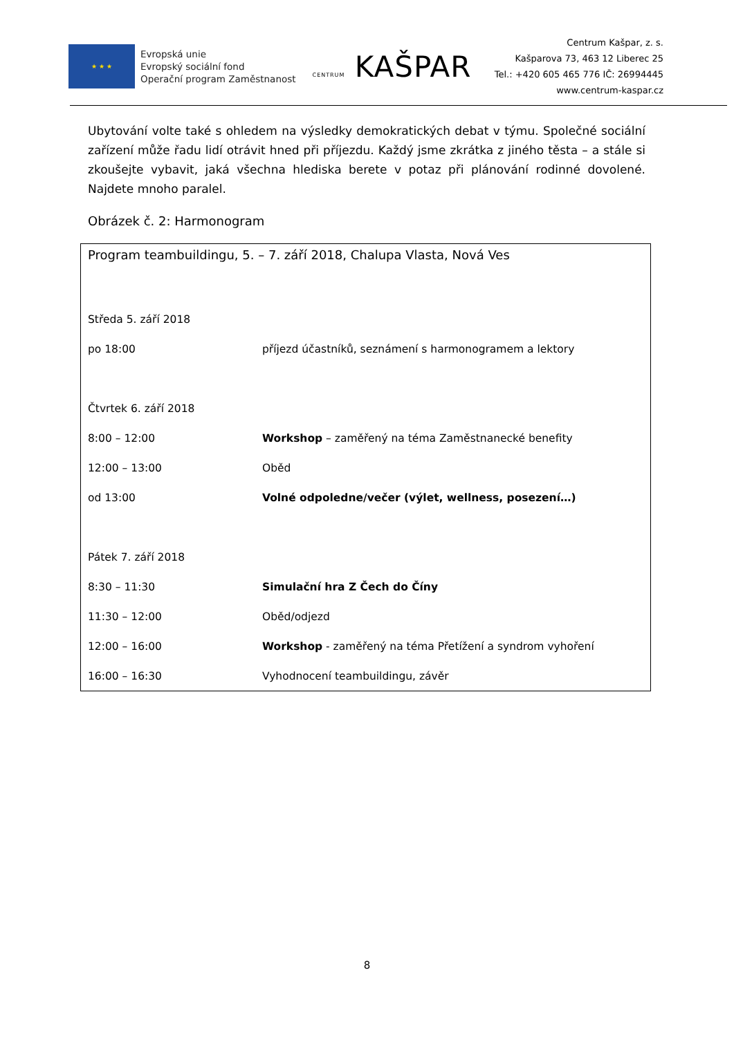★ ★ ★
Evropská unie
Evropský sociální fond
Operační program Zaměstnanost
CENTRUM KAŠPAR
Centrum Kašpar, z. s.
Kašparova 73, 463 12 Liberec 25
Tel.: +420 605 465 776 IČ: 26994445
www.centrum-kaspar.cz
Ubytování volte také s ohledem na výsledky demokratických debat v týmu. Společné sociální zařízení může řadu lidí otrávit hned při příjezdu. Každý jsme zkrátka z jiného těsta – a stále si zkoušejte vybavit, jaká všechna hlediska berete v potaz při plánování rodinné dovolené. Najdete mnoho paralel.
Obrázek č. 2: Harmonogram
| Program teambuildingu, 5. – 7. září 2018, Chalupa Vlasta, Nová Ves | |
| Středa 5. září 2018 | |
| po 18:00 | příjezd účastníků, seznámení s harmonogramem a lektory |
| Čtvrtek 6. září 2018 | |
| 8:00 – 12:00 | Workshop – zaměřený na téma Zaměstnanecké benefity |
| 12:00 – 13:00 | Oběd |
| od 13:00 | Volné odpoledne/večer (výlet, wellness, posezení…) |
| Pátek 7. září 2018 | |
| 8:30 – 11:30 | Simulační hra Z Čech do Číny |
| 11:30 – 12:00 | Oběd/odjezd |
| 12:00 – 16:00 | Workshop - zaměřený na téma Přetížení a syndrom vyhoření |
| 16:00 – 16:30 | Vyhodnocení teambuildingu, závěr |
8